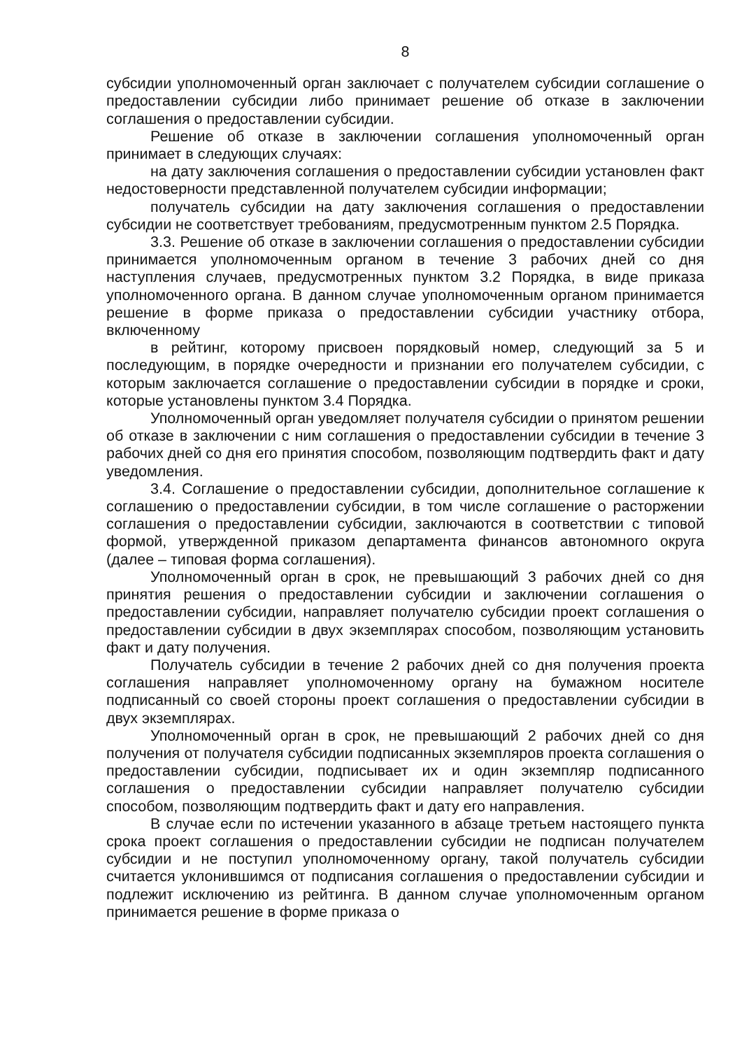8
субсидии уполномоченный орган заключает с получателем субсидии соглашение о предоставлении субсидии либо принимает решение об отказе в заключении соглашения о предоставлении субсидии.
Решение об отказе в заключении соглашения уполномоченный орган принимает в следующих случаях:
на дату заключения соглашения о предоставлении субсидии установлен факт недостоверности представленной получателем субсидии информации;
получатель субсидии на дату заключения соглашения о предоставлении субсидии не соответствует требованиям, предусмотренным пунктом 2.5 Порядка.
3.3. Решение об отказе в заключении соглашения о предоставлении субсидии принимается уполномоченным органом в течение 3 рабочих дней со дня наступления случаев, предусмотренных пунктом 3.2 Порядка, в виде приказа уполномоченного органа. В данном случае уполномоченным органом принимается решение в форме приказа о предоставлении субсидии участнику отбора, включенному
в рейтинг, которому присвоен порядковый номер, следующий за 5 и последующим, в порядке очередности и признании его получателем субсидии, с которым заключается соглашение о предоставлении субсидии в порядке и сроки, которые установлены пунктом 3.4 Порядка.
Уполномоченный орган уведомляет получателя субсидии о принятом решении об отказе в заключении с ним соглашения о предоставлении субсидии в течение 3 рабочих дней со дня его принятия способом, позволяющим подтвердить факт и дату уведомления.
3.4. Соглашение о предоставлении субсидии, дополнительное соглашение к соглашению о предоставлении субсидии, в том числе соглашение о расторжении соглашения о предоставлении субсидии, заключаются в соответствии с типовой формой, утвержденной приказом департамента финансов автономного округа (далее – типовая форма соглашения).
Уполномоченный орган в срок, не превышающий 3 рабочих дней со дня принятия решения о предоставлении субсидии и заключении соглашения о предоставлении субсидии, направляет получателю субсидии проект соглашения о предоставлении субсидии в двух экземплярах способом, позволяющим установить факт и дату получения.
Получатель субсидии в течение 2 рабочих дней со дня получения проекта соглашения направляет уполномоченному органу на бумажном носителе подписанный со своей стороны проект соглашения о предоставлении субсидии в двух экземплярах.
Уполномоченный орган в срок, не превышающий 2 рабочих дней со дня получения от получателя субсидии подписанных экземпляров проекта соглашения о предоставлении субсидии, подписывает их и один экземпляр подписанного соглашения о предоставлении субсидии направляет получателю субсидии способом, позволяющим подтвердить факт и дату его направления.
В случае если по истечении указанного в абзаце третьем настоящего пункта срока проект соглашения о предоставлении субсидии не подписан получателем субсидии и не поступил уполномоченному органу, такой получатель субсидии считается уклонившимся от подписания соглашения о предоставлении субсидии и подлежит исключению из рейтинга. В данном случае уполномоченным органом принимается решение в форме приказа о